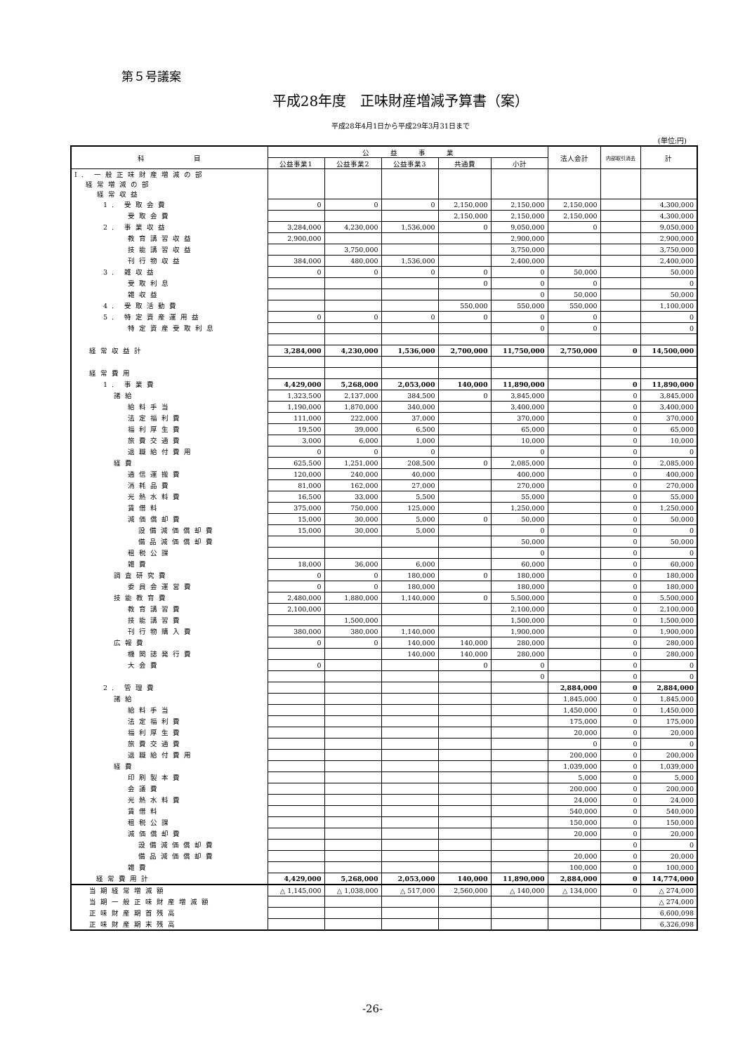第５号議案
平成28年度　正味財産増減予算書（案）
平成28年4月1日から平成29年3月31日まで
(単位:円)
| 科 目 | 公 益 事 業 | | | | | 法人会計 | 内部取引消去 | 計 |
| --- | --- | --- | --- | --- | --- | --- | --- | --- |
| | 公益事業1 | 公益事業2 | 公益事業3 | 共通費 | 小計 | | | |
| Ⅰ. 一般正味財産増減の部 経常増減の部 経常収益 | | | | | | | | |
| 1. 受取会費 | 0 | 0 | 0 | 2,150,000 | 2,150,000 | 2,150,000 | | 4,300,000 |
| 受取会費 | | | | 2,150,000 | 2,150,000 | 2,150,000 | | 4,300,000 |
| 2. 事業収益 | 3,284,000 | 4,230,000 | 1,536,000 | 0 | 9,050,000 | 0 | | 9,050,000 |
| 教育講習収益 | 2,900,000 | | | | 2,900,000 | | | 2,900,000 |
| 技能講習収益 | | 3,750,000 | | | 3,750,000 | | | 3,750,000 |
| 刊行物収益 | 384,000 | 480,000 | 1,536,000 | | 2,400,000 | | | 2,400,000 |
| 3. 雑収益 | 0 | 0 | 0 | 0 | 0 | 50,000 | | 50,000 |
| 受取利息 | | | | 0 | 0 | 0 | | 0 |
| 雑収益 | | | | | 0 | 50,000 | | 50,000 |
| 4. 受取活動費 | | | | 550,000 | 550,000 | 550,000 | | 1,100,000 |
| 5. 特定資産運用益 | 0 | 0 | 0 | 0 | 0 | 0 | | 0 |
| 特定資産受取利息 | | | | | 0 | 0 | | 0 |
| 経常収益計 | 3,284,000 | 4,230,000 | 1,536,000 | 2,700,000 | 11,750,000 | 2,750,000 | 0 | 14,500,000 |
| 経常費用 | | | | | | | | |
| 1. 事業費 | 4,429,000 | 5,268,000 | 2,053,000 | 140,000 | 11,890,000 | | 0 | 11,890,000 |
| 諸給 | 1,323,500 | 2,137,000 | 384,500 | 0 | 3,845,000 | | 0 | 3,845,000 |
| 給料手当 | 1,190,000 | 1,870,000 | 340,000 | | 3,400,000 | | 0 | 3,400,000 |
| 法定福利費 | 111,000 | 222,000 | 37,000 | | 370,000 | | 0 | 370,000 |
| 福利厚生費 | 19,500 | 39,000 | 6,500 | | 65,000 | | 0 | 65,000 |
| 旅費交通費 | 3,000 | 6,000 | 1,000 | | 10,000 | | 0 | 10,000 |
| 退職給付費用 | 0 | 0 | 0 | | 0 | | 0 | 0 |
| 経費 | 625,500 | 1,251,000 | 208,500 | 0 | 2,085,000 | | 0 | 2,085,000 |
| 通信運搬費 | 120,000 | 240,000 | 40,000 | | 400,000 | | 0 | 400,000 |
| 消耗品費 | 81,000 | 162,000 | 27,000 | | 270,000 | | 0 | 270,000 |
| 光熱水料費 | 16,500 | 33,000 | 5,500 | | 55,000 | | 0 | 55,000 |
| 賃借料 | 375,000 | 750,000 | 125,000 | | 1,250,000 | | 0 | 1,250,000 |
| 減価償却費 | 15,000 | 30,000 | 5,000 | 0 | 50,000 | | 0 | 50,000 |
| 設備減価償却費 | 15,000 | 30,000 | 5,000 | | 0 | | 0 | 0 |
| 備品減価償却費 | | | | | 50,000 | | 0 | 50,000 |
| 租税公課 | | | | | 0 | | 0 | 0 |
| 雑費 | 18,000 | 36,000 | 6,000 | | 60,000 | | 0 | 60,000 |
| 調査研究費 | 0 | 0 | 180,000 | 0 | 180,000 | | 0 | 180,000 |
| 委員会運営費 | 0 | 0 | 180,000 | | 180,000 | | 0 | 180,000 |
| 技能教育費 | 2,480,000 | 1,880,000 | 1,140,000 | 0 | 5,500,000 | | 0 | 5,500,000 |
| 教育講習費 | 2,100,000 | | | | 2,100,000 | | 0 | 2,100,000 |
| 技能講習費 | | 1,500,000 | | | 1,500,000 | | 0 | 1,500,000 |
| 刊行物購入費 | 380,000 | 380,000 | 1,140,000 | | 1,900,000 | | 0 | 1,900,000 |
| 広報費 | 0 | 0 | 140,000 | 140,000 | 280,000 | | 0 | 280,000 |
| 機関誌発行費 | | | 140,000 | 140,000 | 280,000 | | 0 | 280,000 |
| 大会費 | 0 | | | 0 | 0 | | 0 | 0 |
| | | | | | 0 | | 0 | 0 |
| 2. 管理費 | | | | | | 2,884,000 | 0 | 2,884,000 |
| 諸給 | | | | | | 1,845,000 | 0 | 1,845,000 |
| 給料手当 | | | | | | 1,450,000 | 0 | 1,450,000 |
| 法定福利費 | | | | | | 175,000 | 0 | 175,000 |
| 福利厚生費 | | | | | | 20,000 | 0 | 20,000 |
| 旅費交通費 | | | | | | 0 | 0 | 0 |
| 退職給付費用 | | | | | | 200,000 | 0 | 200,000 |
| 経費 | | | | | | 1,039,000 | 0 | 1,039,000 |
| 印刷製本費 | | | | | | 5,000 | 0 | 5,000 |
| 会議費 | | | | | | 200,000 | 0 | 200,000 |
| 光熱水料費 | | | | | | 24,000 | 0 | 24,000 |
| 賃借料 | | | | | | 540,000 | 0 | 540,000 |
| 租税公課 | | | | | | 150,000 | 0 | 150,000 |
| 減価償却費 | | | | | | 20,000 | 0 | 20,000 |
| 設備減価償却費 | | | | | | | 0 | 0 |
| 備品減価償却費 | | | | | | 20,000 | 0 | 20,000 |
| 雑費 | | | | | | 100,000 | 0 | 100,000 |
| 経常費用計 | 4,429,000 | 5,268,000 | 2,053,000 | 140,000 | 11,890,000 | 2,884,000 | 0 | 14,774,000 |
| 当期経常増減額 | △ 1,145,000 | △ 1,038,000 | △ 517,000 | 2,560,000 | △ 140,000 | △ 134,000 | 0 | △ 274,000 |
| 当期一般正味財産増減額 | | | | | | | | △ 274,000 |
| 正味財産期首残高 | | | | | | | | 6,600,098 |
| 正味財産期末残高 | | | | | | | | 6,326,098 |
-26-